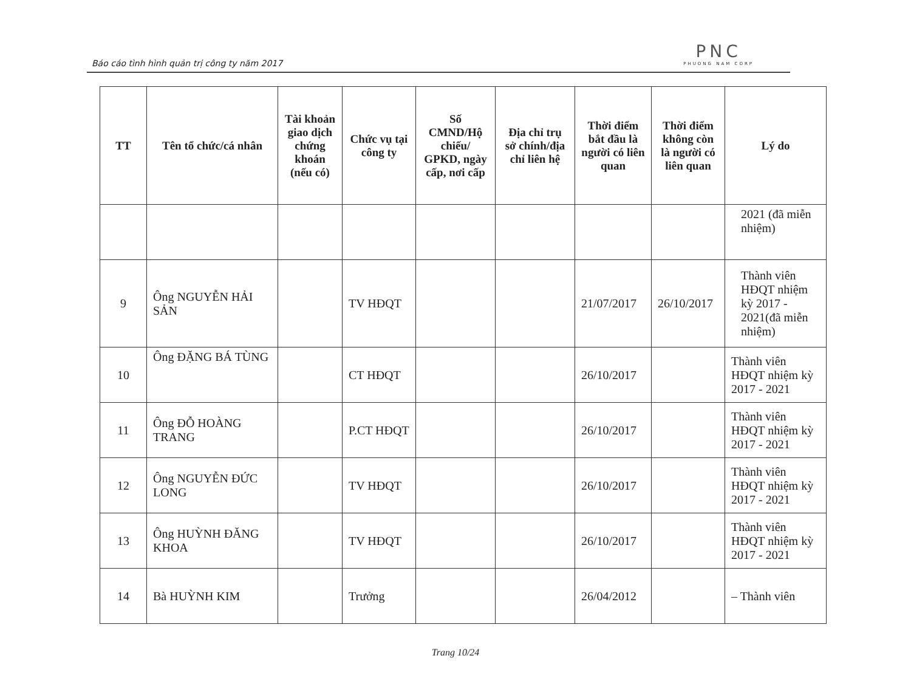Báo cáo tình hình quản trị công ty năm 2017
PNC
PHUONG NAM CORP
| TT | Tên tổ chức/cá nhân | Tài khoản giao dịch chứng khoán (nếu có) | Chức vụ tại công ty | Số CMND/Hộ chiếu/ GPKD, ngày cấp, nơi cấp | Địa chỉ trụ sở chính/địa chỉ liên hệ | Thời điểm bắt đầu là người có liên quan | Thời điểm không còn là người có liên quan | Lý do |
| --- | --- | --- | --- | --- | --- | --- | --- | --- |
| | | | | | | | | 2021 (đã miễn nhiệm) |
| 9 | Ông NGUYỄN HẢI SẢN | | TV HĐQT | | | 21/07/2017 | 26/10/2017 | Thành viên HĐQT nhiệm kỳ 2017 - 2021(đã miễn nhiệm) |
| 10 | Ông ĐẶNG BÁ TÙNG | | CT HĐQT | | | 26/10/2017 | | Thành viên HĐQT nhiệm kỳ 2017 - 2021 |
| 11 | Ông ĐỖ HOÀNG TRANG | | P.CT HĐQT | | | 26/10/2017 | | Thành viên HĐQT nhiệm kỳ 2017 - 2021 |
| 12 | Ông NGUYỄN ĐỨC LONG | | TV HĐQT | | | 26/10/2017 | | Thành viên HĐQT nhiệm kỳ 2017 - 2021 |
| 13 | Ông HUỲNH ĐĂNG KHOA | | TV HĐQT | | | 26/10/2017 | | Thành viên HĐQT nhiệm kỳ 2017 - 2021 |
| 14 | Bà HUỲNH KIM | | Trưởng | | | 26/04/2012 | | – Thành viên |
Trang 10/24